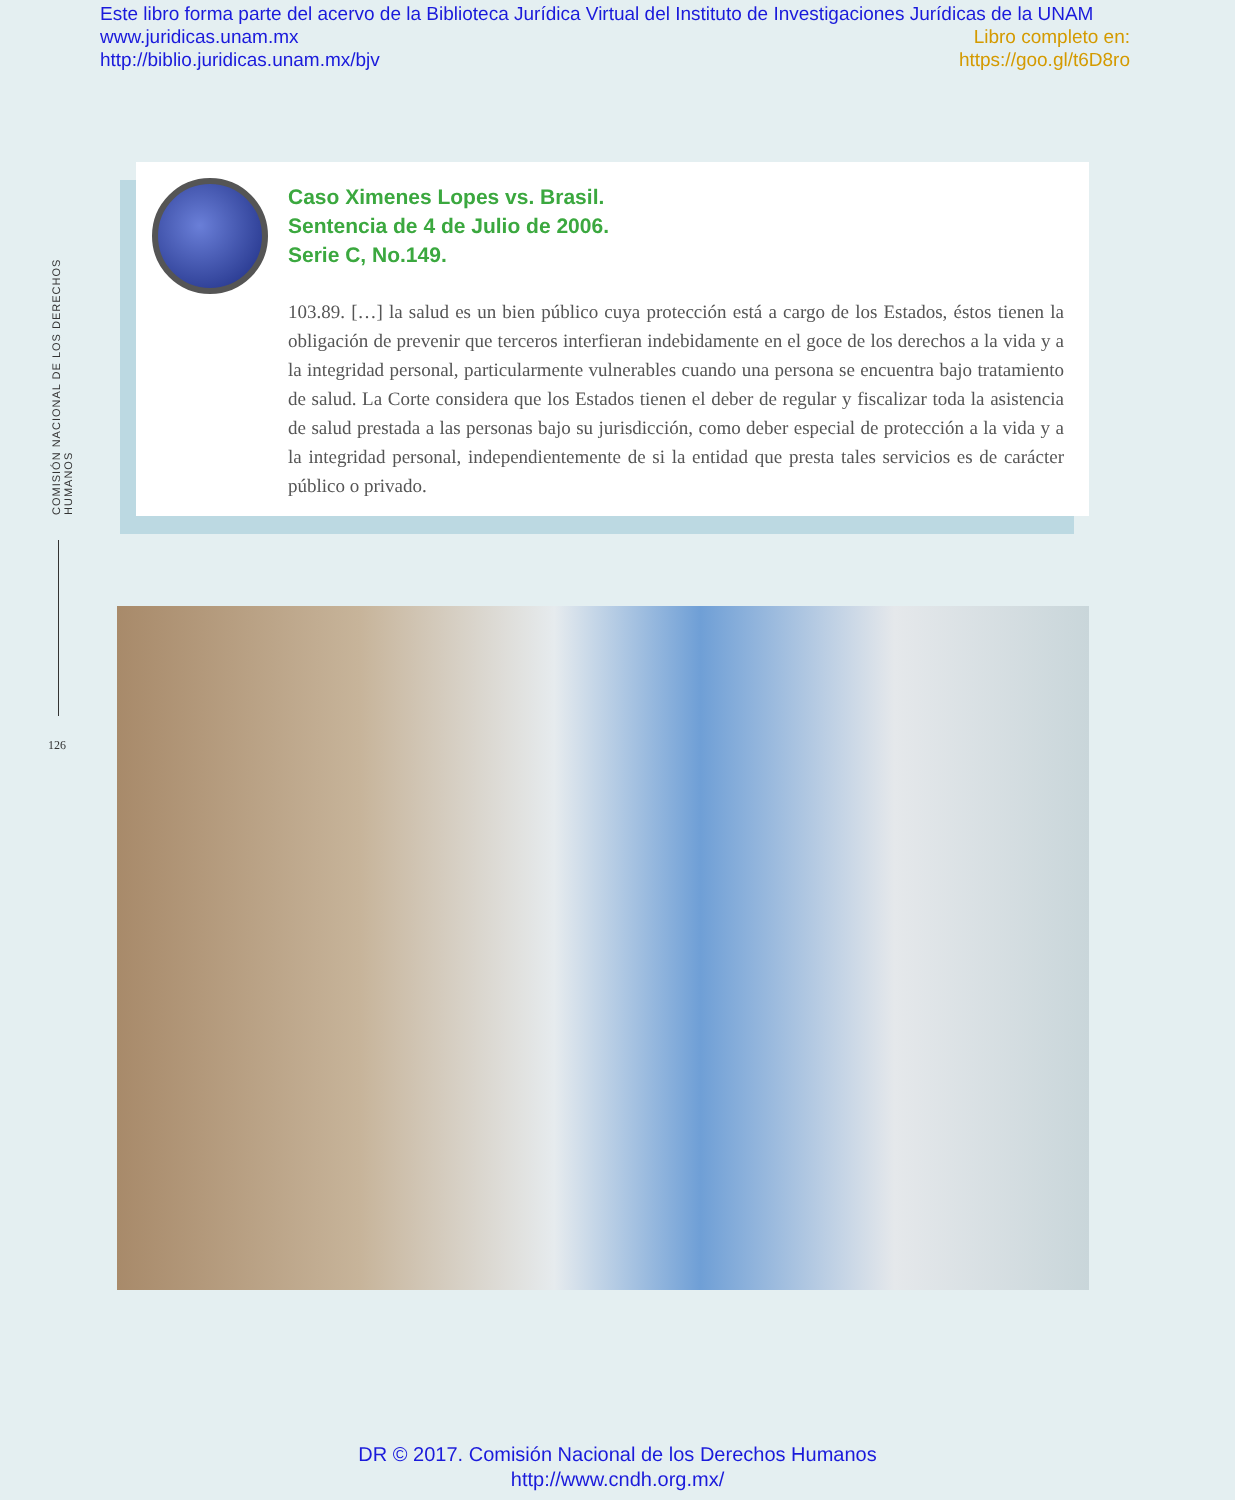Este libro forma parte del acervo de la Biblioteca Jurídica Virtual del Instituto de Investigaciones Jurídicas de la UNAM
www.juridicas.unam.mx Libro completo en:
http://biblio.juridicas.unam.mx/bjv https://goo.gl/t6D8ro
COMISIÓN NACIONAL DE LOS DERECHOS HUMANOS
126
Caso Ximenes Lopes vs. Brasil.
Sentencia de 4 de Julio de 2006.
Serie C, No.149.
103.89. […] la salud es un bien público cuya protección está a cargo de los Estados, éstos tienen la obligación de prevenir que terceros interfieran indebidamente en el goce de los derechos a la vida y a la integridad personal, particularmente vulnerables cuando una persona se encuentra bajo tratamiento de salud. La Corte considera que los Estados tienen el deber de regular y fiscalizar toda la asistencia de salud prestada a las personas bajo su jurisdicción, como deber especial de protección a la vida y a la integridad personal, independientemente de si la entidad que presta tales servicios es de carácter público o privado.
DR © 2017. Comisión Nacional de los Derechos Humanos
http://www.cndh.org.mx/